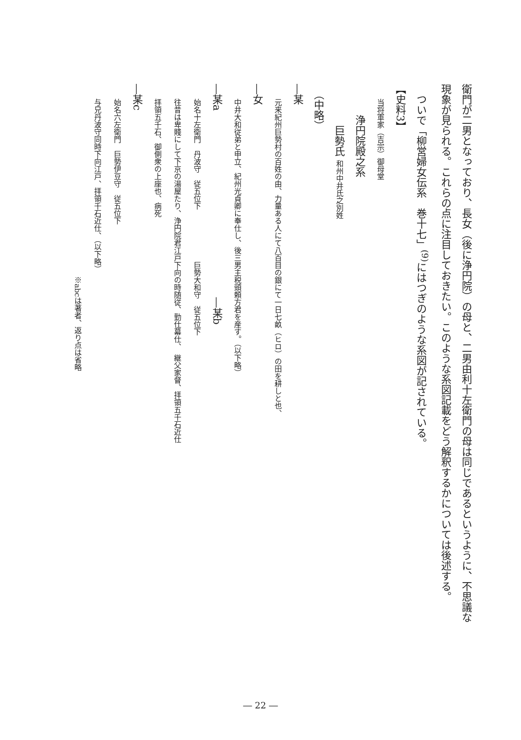衛門が二男となっており、長女（後に浄円院）の母と、二男由利十左衛門の母は同じであるというように、不思議な
現象が見られる。これらの点に注目しておきたい。このような系図記載をどう解釈するかについては後述する。
　ついで「柳営婦女伝系　巻十七」<sup>(9)</sup>にはつぎのような系図が記されている。
【史料3】
　　当将軍家（吉宗）御母堂
　　　浄円院殿之系
　　　　巨勢氏 和州中井氏之別姓
　（中略）
―某
　　元来紀州巨勢村の百姓の由、力量ある人にて八百目の銀にて一日七畝（ヒロ）の田を耕しと也、
―女
　　中井大和従弟と申立、紀州光貞卿に奉仕し、後三男主税頭頼方君を産す。（以下略）
―某a　　　　　　　　　　　　　　　　　　―某b
　　始名十左衛門　丹波守　従五位下　　　　　　　巨勢大和守　従五位下
　　往昔は卑賤にして下京の湯屋たり、浄円院君江戸下向の時随従、勤仕幕仕、　継父家督、拝領五千石近仕
　　拝領五千石、御側衆の上座也、病死
―某c
　　始名六左衛門　巨勢伊豆守　従五位下
　　与兄丹波守同時下向江戸、拝領千石近仕、（以下略）
　　　　　　　　　　　　　　　　　　　　　　　　　　※abcは著者、返り点は省略
― 22 ―